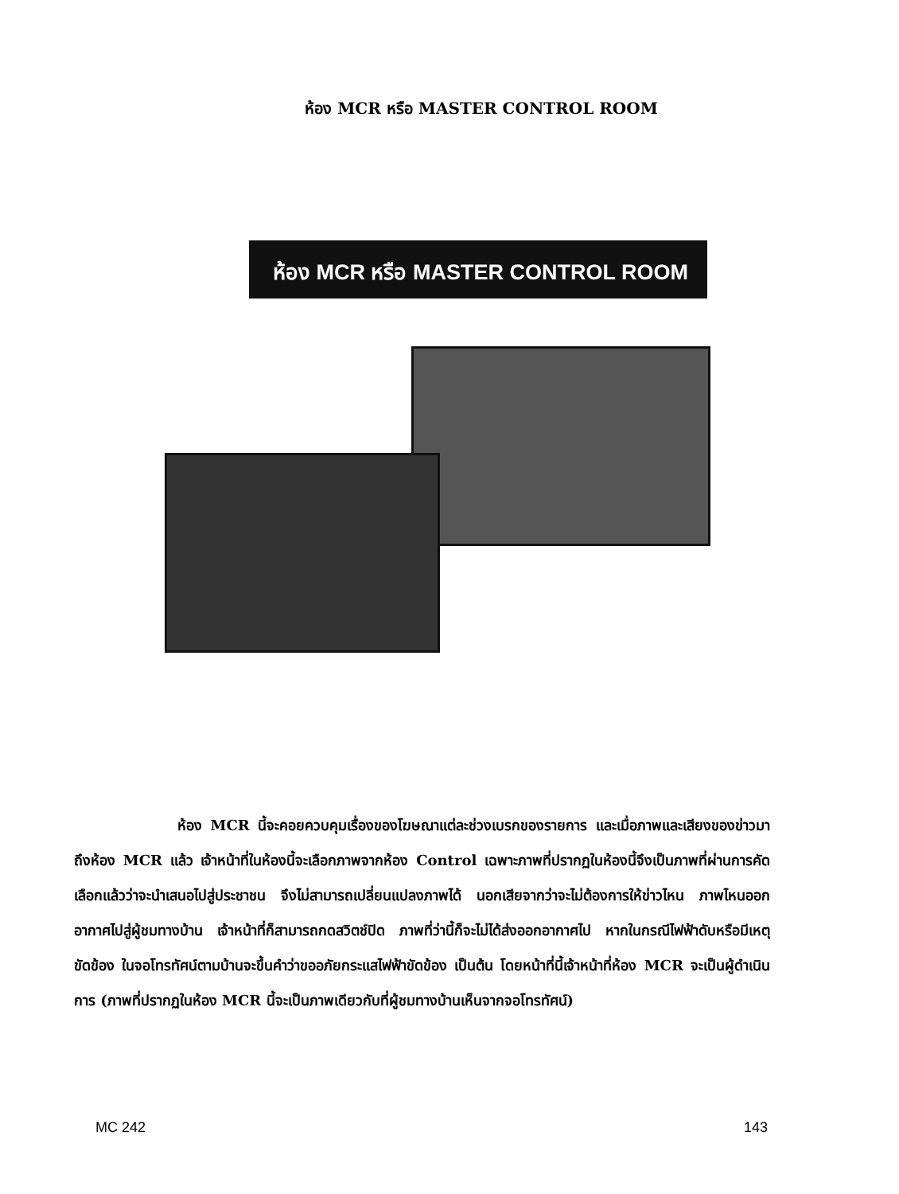ห้อง MCR หรือ MASTER CONTROL ROOM
ห้อง MCR หรือ MASTER CONTROL ROOM
ห้อง MCR นี้จะคอยควบคุมเรื่องของโฆษณาแต่ละช่วงเบรกของรายการ และเมื่อภาพและเสียงของข่าวมาถึงห้อง MCR แล้ว เจ้าหน้าที่ในห้องนี้จะเลือกภาพจากห้อง Control เฉพาะภาพที่ปรากฏในห้องนี้จึงเป็นภาพที่ผ่านการคัดเลือกแล้วว่าจะนำเสนอไปสู่ประชาชน จึงไม่สามารถเปลี่ยนแปลงภาพได้ นอกเสียจากว่าจะไม่ต้องการให้ข่าวไหน ภาพไหนออกอากาศไปสู่ผู้ชมทางบ้าน เจ้าหน้าที่ก็สามารถกดสวิตช์ปิด ภาพที่ว่านี้ก็จะไม่ได้ส่งออกอากาศไป หากในกรณีไฟฟ้าดับหรือมีเหตุขัดข้อง ในจอโทรทัศน์ตามบ้านจะขึ้นคำว่าขออภัยกระแสไฟฟ้าขัดข้อง เป็นต้น โดยหน้าที่นี้เจ้าหน้าที่ห้อง MCR จะเป็นผู้ดำเนินการ (ภาพที่ปรากฏในห้อง MCR นี้จะเป็นภาพเดียวกับที่ผู้ชมทางบ้านเห็นจากจอโทรทัศน์)
MC 242 143